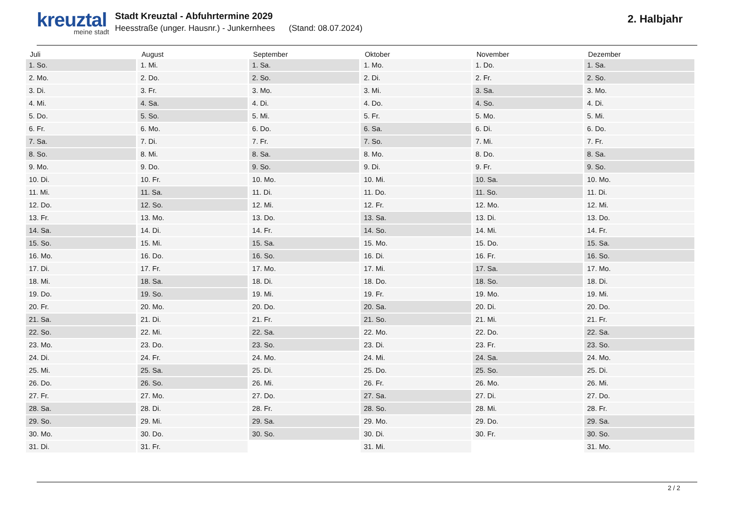kreuztal
meine stadt
Stadt Kreuztal - Abfuhrtermine 2029
Heesstraße (unger. Hausnr.) - Junkernhees (Stand: 08.07.2024)
2. Halbjahr
| Juli | August | September | Oktober | November | Dezember |
| --- | --- | --- | --- | --- | --- |
| 1. So. | 1. Mi. | 1. Sa. | 1. Mo. | 1. Do. | 1. Sa. |
| 2. Mo. | 2. Do. | 2. So. | 2. Di. | 2. Fr. | 2. So. |
| 3. Di. | 3. Fr. | 3. Mo. | 3. Mi. | 3. Sa. | 3. Mo. |
| 4. Mi. | 4. Sa. | 4. Di. | 4. Do. | 4. So. | 4. Di. |
| 5. Do. | 5. So. | 5. Mi. | 5. Fr. | 5. Mo. | 5. Mi. |
| 6. Fr. | 6. Mo. | 6. Do. | 6. Sa. | 6. Di. | 6. Do. |
| 7. Sa. | 7. Di. | 7. Fr. | 7. So. | 7. Mi. | 7. Fr. |
| 8. So. | 8. Mi. | 8. Sa. | 8. Mo. | 8. Do. | 8. Sa. |
| 9. Mo. | 9. Do. | 9. So. | 9. Di. | 9. Fr. | 9. So. |
| 10. Di. | 10. Fr. | 10. Mo. | 10. Mi. | 10. Sa. | 10. Mo. |
| 11. Mi. | 11. Sa. | 11. Di. | 11. Do. | 11. So. | 11. Di. |
| 12. Do. | 12. So. | 12. Mi. | 12. Fr. | 12. Mo. | 12. Mi. |
| 13. Fr. | 13. Mo. | 13. Do. | 13. Sa. | 13. Di. | 13. Do. |
| 14. Sa. | 14. Di. | 14. Fr. | 14. So. | 14. Mi. | 14. Fr. |
| 15. So. | 15. Mi. | 15. Sa. | 15. Mo. | 15. Do. | 15. Sa. |
| 16. Mo. | 16. Do. | 16. So. | 16. Di. | 16. Fr. | 16. So. |
| 17. Di. | 17. Fr. | 17. Mo. | 17. Mi. | 17. Sa. | 17. Mo. |
| 18. Mi. | 18. Sa. | 18. Di. | 18. Do. | 18. So. | 18. Di. |
| 19. Do. | 19. So. | 19. Mi. | 19. Fr. | 19. Mo. | 19. Mi. |
| 20. Fr. | 20. Mo. | 20. Do. | 20. Sa. | 20. Di. | 20. Do. |
| 21. Sa. | 21. Di. | 21. Fr. | 21. So. | 21. Mi. | 21. Fr. |
| 22. So. | 22. Mi. | 22. Sa. | 22. Mo. | 22. Do. | 22. Sa. |
| 23. Mo. | 23. Do. | 23. So. | 23. Di. | 23. Fr. | 23. So. |
| 24. Di. | 24. Fr. | 24. Mo. | 24. Mi. | 24. Sa. | 24. Mo. |
| 25. Mi. | 25. Sa. | 25. Di. | 25. Do. | 25. So. | 25. Di. |
| 26. Do. | 26. So. | 26. Mi. | 26. Fr. | 26. Mo. | 26. Mi. |
| 27. Fr. | 27. Mo. | 27. Do. | 27. Sa. | 27. Di. | 27. Do. |
| 28. Sa. | 28. Di. | 28. Fr. | 28. So. | 28. Mi. | 28. Fr. |
| 29. So. | 29. Mi. | 29. Sa. | 29. Mo. | 29. Do. | 29. Sa. |
| 30. Mo. | 30. Do. | 30. So. | 30. Di. | 30. Fr. | 30. So. |
| 31. Di. | 31. Fr. | | 31. Mi. | | 31. Mo. |
2 / 2